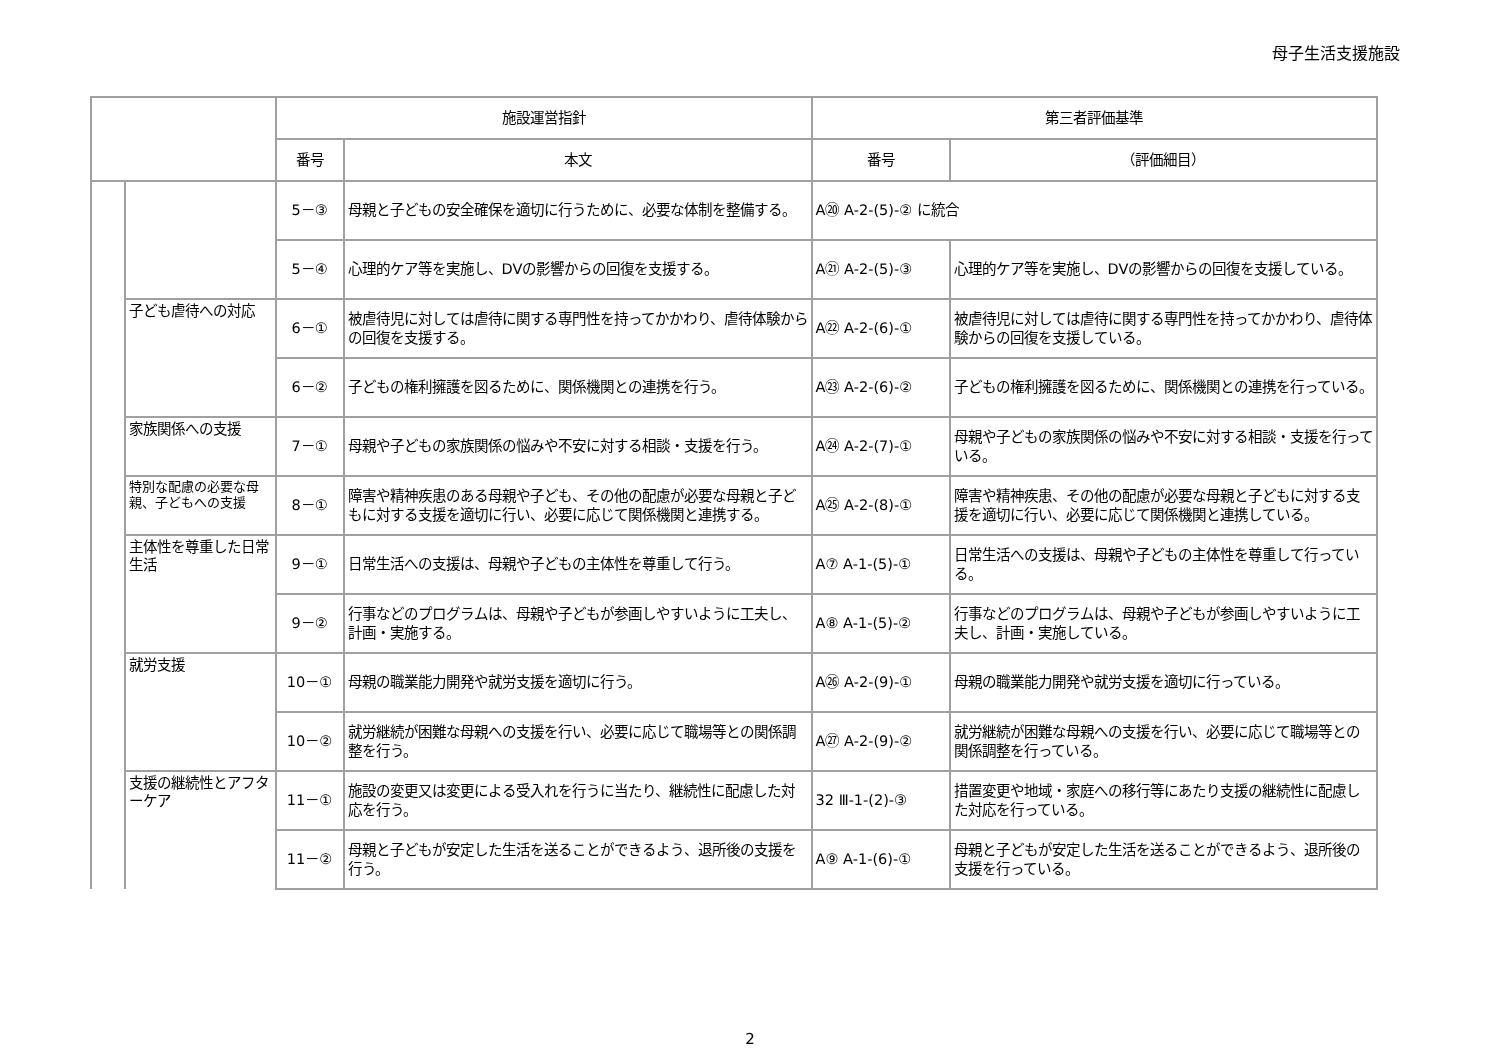母子生活支援施設
| | | 施設運営指針 | | 第三者評価基準 | |
| --- | --- | --- | --- | --- | --- |
| | | 番号 | 本文 | 番号 | （評価細目） |
| | | 5－③ | 母親と子どもの安全確保を適切に行うために、必要な体制を整備する。 | A⑳ A-2-(5)-② に統合 | |
| | | 5－④ | 心理的ケア等を実施し、DVの影響からの回復を支援する。 | A㉑ A-2-(5)-③ | 心理的ケア等を実施し、DVの影響からの回復を支援している。 |
| | 子ども虐待への対応 | 6－① | 被虐待児に対しては虐待に関する専門性を持ってかかわり、虐待体験からの回復を支援する。 | A㉒ A-2-(6)-① | 被虐待児に対しては虐待に関する専門性を持ってかかわり、虐待体験からの回復を支援している。 |
| | | 6－② | 子どもの権利擁護を図るために、関係機関との連携を行う。 | A㉓ A-2-(6)-② | 子どもの権利擁護を図るために、関係機関との連携を行っている。 |
| | 家族関係への支援 | 7－① | 母親や子どもの家族関係の悩みや不安に対する相談・支援を行う。 | A㉔ A-2-(7)-① | 母親や子どもの家族関係の悩みや不安に対する相談・支援を行っている。 |
| | 特別な配慮の必要な母親、子どもへの支援 | 8－① | 障害や精神疾患のある母親や子ども、その他の配慮が必要な母親と子どもに対する支援を適切に行い、必要に応じて関係機関と連携する。 | A㉕ A-2-(8)-① | 障害や精神疾患、その他の配慮が必要な母親と子どもに対する支援を適切に行い、必要に応じて関係機関と連携している。 |
| | 主体性を尊重した日常生活 | 9－① | 日常生活への支援は、母親や子どもの主体性を尊重して行う。 | A⑦ A-1-(5)-① | 日常生活への支援は、母親や子どもの主体性を尊重して行っている。 |
| | | 9－② | 行事などのプログラムは、母親や子どもが参画しやすいように工夫し、計画・実施する。 | A⑧ A-1-(5)-② | 行事などのプログラムは、母親や子どもが参画しやすいように工夫し、計画・実施している。 |
| | 就労支援 | 10－① | 母親の職業能力開発や就労支援を適切に行う。 | A㉖ A-2-(9)-① | 母親の職業能力開発や就労支援を適切に行っている。 |
| | | 10－② | 就労継続が困難な母親への支援を行い、必要に応じて職場等との関係調整を行う。 | A㉗ A-2-(9)-② | 就労継続が困難な母親への支援を行い、必要に応じて職場等との関係調整を行っている。 |
| | 支援の継続性とアフターケア | 11－① | 施設の変更又は変更による受入れを行うに当たり、継続性に配慮した対応を行う。 | 32 Ⅲ-1-(2)-③ | 措置変更や地域・家庭への移行等にあたり支援の継続性に配慮した対応を行っている。 |
| | | 11－② | 母親と子どもが安定した生活を送ることができるよう、退所後の支援を行う。 | A⑨ A-1-(6)-① | 母親と子どもが安定した生活を送ることができるよう、退所後の支援を行っている。 |
2